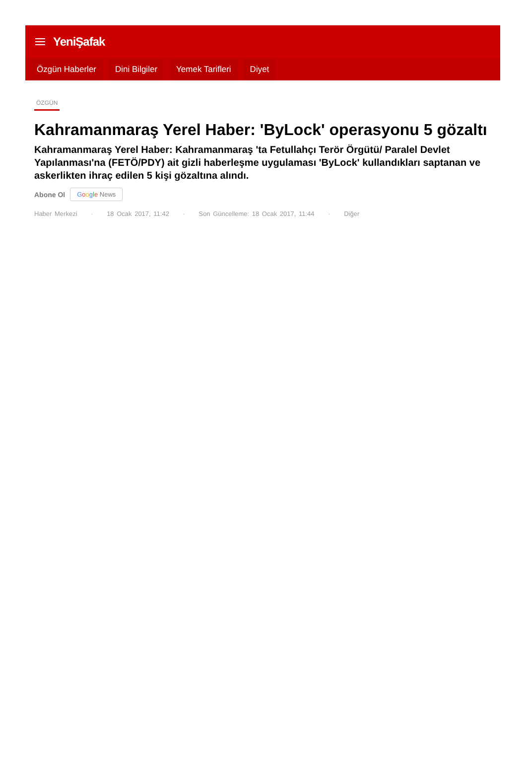YeniŞafak
Özgün Haberler Dini Bilgiler Yemek Tarifleri Diyet
ÖZGÜN
Kahramanmaraş Yerel Haber: 'ByLock' operasyonu 5 gözaltı
Kahramanmaraş Yerel Haber: Kahramanmaraş 'ta Fetullahçı Terör Örgütü/ Paralel Devlet Yapılanması'na (FETÖ/PDY) ait gizli haberleşme uygulaması 'ByLock' kullandıkları saptanan ve askerlikten ihraç edilen 5 kişi gözaltına alındı.
Abone Ol Google News
Haber Merkezi · 18 Ocak 2017, 11:42 · Son Güncelleme: 18 Ocak 2017, 11:44 · Diğer